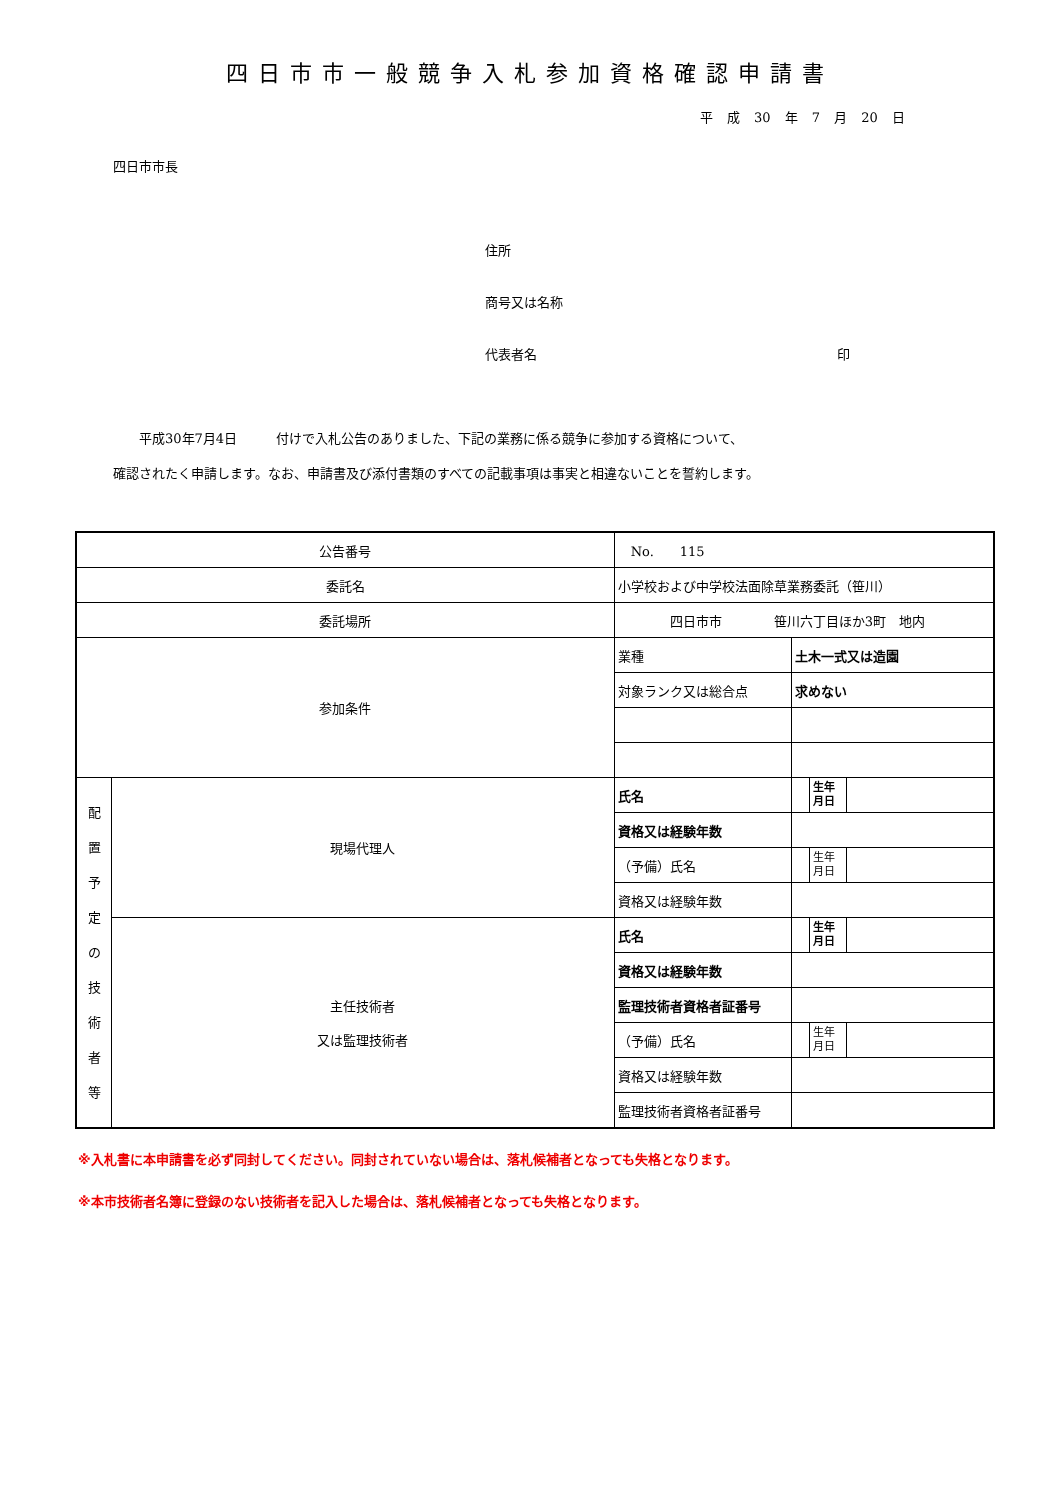四日市市一般競争入札参加資格確認申請書
平 成 30 年 7 月 20 日
四日市市長
住所
商号又は名称
代表者名 印
　　平成30年7月4日　　　付けで入札公告のありました、下記の業務に係る競争に参加する資格について、
確認されたく申請します。なお、申請書及び添付書類のすべての記載事項は事実と相違ないことを誓約します。
| 公告番号 | | No. 115 | | | |
| 委託名 | | 小学校および中学校法面除草業務委託（笹川） | | | |
| 委託場所 | | 四日市市 笹川六丁目ほか3町 地内 | | | |
| 参加条件 | | 業種 | 土木一式又は造園 | | |
| | | 対象ランク又は総合点 | 求めない | | |
| 配 置 予 定 の 技 術 者 等 | 現場代理人 | 氏名 | | 生年 月日 | |
| | | 資格又は経験年数 | | | |
| | | （予備）氏名 | | 生年 月日 | |
| | | 資格又は経験年数 | | | |
| | 主任技術者 又は監理技術者 | 氏名 | | 生年 月日 | |
| | | 資格又は経験年数 | | | |
| | | 監理技術者資格者証番号 | | | |
| | | （予備）氏名 | | 生年 月日 | |
| | | 資格又は経験年数 | | | |
| | | 監理技術者資格者証番号 | | | |
※入札書に本申請書を必ず同封してください。同封されていない場合は、落札候補者となっても失格となります。
※本市技術者名簿に登録のない技術者を記入した場合は、落札候補者となっても失格となります。